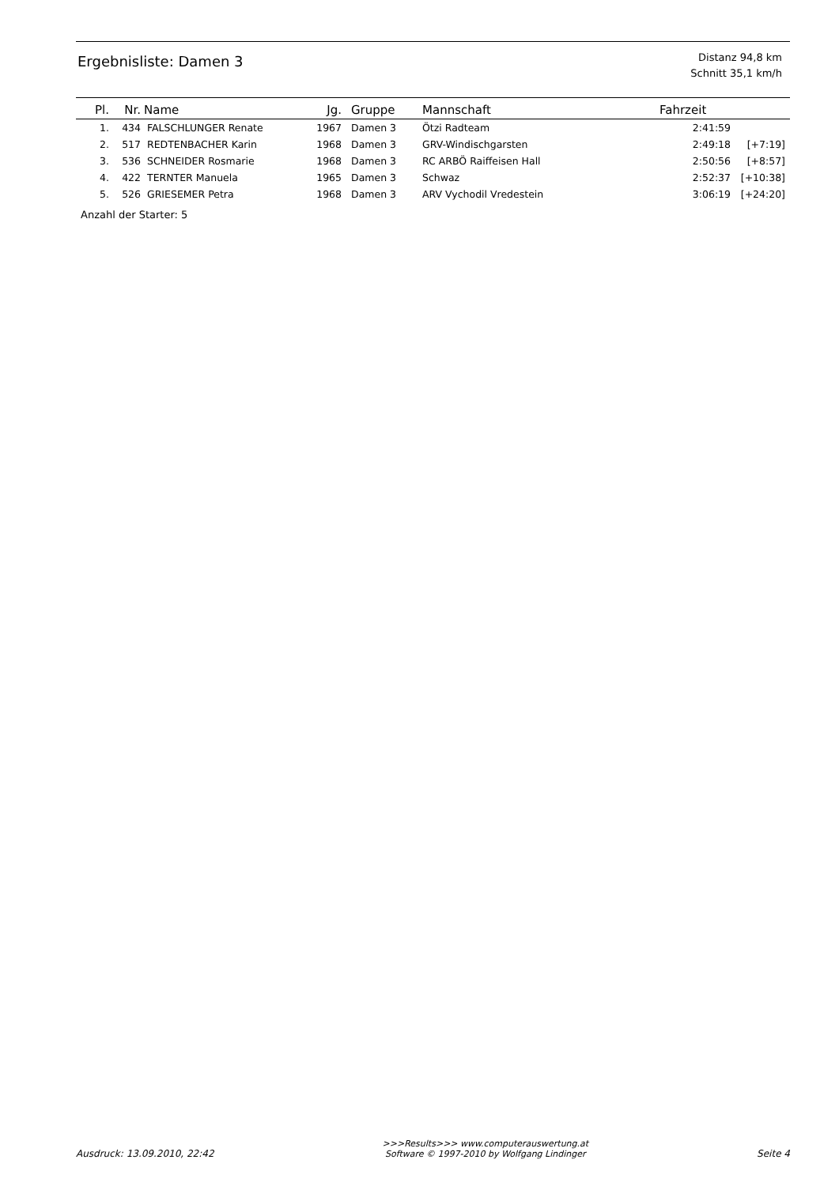Ergebnisliste: Damen 3
Distanz 94,8 km
Schnitt 35,1 km/h
| Pl. | Nr. | Name | Jg. | Gruppe | Mannschaft | Fahrzeit | |
| --- | --- | --- | --- | --- | --- | --- | --- |
| 1. | 434 | FALSCHLUNGER Renate | 1967 | Damen 3 | Ötzi Radteam | 2:41:59 | |
| 2. | 517 | REDTENBACHER Karin | 1968 | Damen 3 | GRV-Windischgarsten | 2:49:18 | [+7:19] |
| 3. | 536 | SCHNEIDER Rosmarie | 1968 | Damen 3 | RC ARBÖ Raiffeisen Hall | 2:50:56 | [+8:57] |
| 4. | 422 | TERNTER Manuela | 1965 | Damen 3 | Schwaz | 2:52:37 | [+10:38] |
| 5. | 526 | GRIESEMER Petra | 1968 | Damen 3 | ARV Vychodil Vredestein | 3:06:19 | [+24:20] |
Anzahl der Starter: 5
Ausdruck: 13.09.2010, 22:42 >>>Results>>> www.computerauswertung.at
Software © 1997-2010 by Wolfgang Lindinger Seite 4